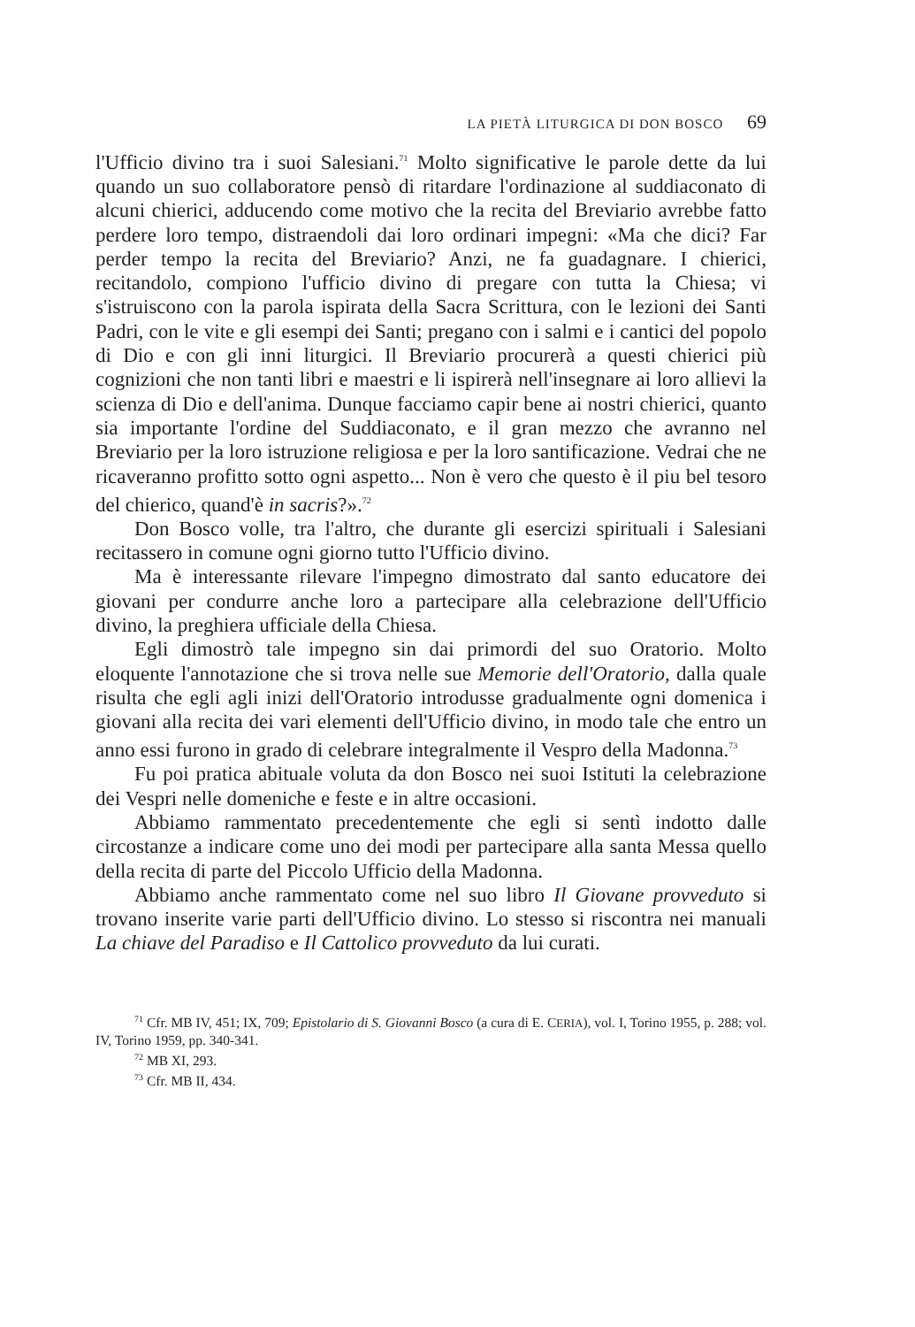LA PIETÀ LITURGICA DI DON BOSCO 69
l'Ufficio divino tra i suoi Salesiani.<sup>71</sup> Molto significative le parole dette da lui quando un suo collaboratore pensò di ritardare l'ordinazione al suddiaconato di alcuni chierici, adducendo come motivo che la recita del Breviario avrebbe fatto perdere loro tempo, distraendoli dai loro ordinari impegni: «Ma che dici? Far perder tempo la recita del Breviario? Anzi, ne fa guadagnare. I chierici, recitandolo, compiono l'ufficio divino di pregare con tutta la Chiesa; vi s'istruiscono con la parola ispirata della Sacra Scrittura, con le lezioni dei Santi Padri, con le vite e gli esempi dei Santi; pregano con i salmi e i cantici del popolo di Dio e con gli inni liturgici. Il Breviario procurerà a questi chierici più cognizioni che non tanti libri e maestri e li ispirerà nell'insegnare ai loro allievi la scienza di Dio e dell'anima. Dunque facciamo capir bene ai nostri chierici, quanto sia importante l'ordine del Suddiaconato, e il gran mezzo che avranno nel Breviario per la loro istruzione religiosa e per la loro santificazione. Vedrai che ne ricaveranno profitto sotto ogni aspetto... Non è vero che questo è il piu bel tesoro del chierico, quand'è in sacris?».<sup>72</sup>
Don Bosco volle, tra l'altro, che durante gli esercizi spirituali i Salesiani recitassero in comune ogni giorno tutto l'Ufficio divino.
Ma è interessante rilevare l'impegno dimostrato dal santo educatore dei giovani per condurre anche loro a partecipare alla celebrazione dell'Ufficio divino, la preghiera ufficiale della Chiesa.
Egli dimostrò tale impegno sin dai primordi del suo Oratorio. Molto eloquente l'annotazione che si trova nelle sue Memorie dell'Oratorio, dalla quale risulta che egli agli inizi dell'Oratorio introdusse gradualmente ogni domenica i giovani alla recita dei vari elementi dell'Ufficio divino, in modo tale che entro un anno essi furono in grado di celebrare integralmente il Vespro della Madonna.<sup>73</sup>
Fu poi pratica abituale voluta da don Bosco nei suoi Istituti la celebrazione dei Vespri nelle domeniche e feste e in altre occasioni.
Abbiamo rammentato precedentemente che egli si sentì indotto dalle circostanze a indicare come uno dei modi per partecipare alla santa Messa quello della recita di parte del Piccolo Ufficio della Madonna.
Abbiamo anche rammentato come nel suo libro Il Giovane provveduto si trovano inserite varie parti dell'Ufficio divino. Lo stesso si riscontra nei manuali La chiave del Paradiso e Il Cattolico provveduto da lui curati.
<sup>71</sup> Cfr. MB IV, 451; IX, 709; Epistolario di S. Giovanni Bosco (a cura di E. CERIA), vol. I, Torino 1955, p. 288; vol. IV, Torino 1959, pp. 340-341.
<sup>72</sup> MB XI, 293.
<sup>73</sup> Cfr. MB II, 434.